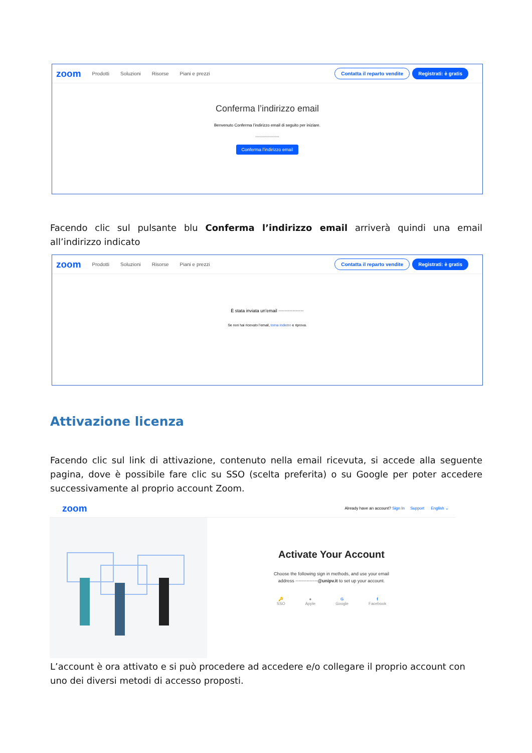zoom Prodotti Soluzioni Risorse Piani e prezzi Contatta il reparto vendite Registrati: è gratis
Conferma l’indirizzo email
Benvenuto Conferma l’indirizzo email di seguito per iniziare.
•••••••••••••••••
Conferma l’indirizzo email
Facendo clic sul pulsante blu Conferma l’indirizzo email arriverà quindi una email all’indirizzo indicato
zoom Prodotti Soluzioni Risorse Piani e prezzi Contatta il reparto vendite Registrati: è gratis
È stata inviata un’email ••••••••••••••••
Se non hai ricevuto l’email, torna indietro e riprova.
Attivazione licenza
Facendo clic sul link di attivazione, contenuto nella email ricevuta, si accede alla seguente pagina, dove è possibile fare clic su SSO (scelta preferita) o su Google per poter accedere successivamente al proprio account Zoom.
zoom Already have an account? Sign In Support English ⌄
Activate Your Account
Choose the following sign in methods, and use your email
address ••••••••••••••@unipv.it to set up your account.
🔑
SSO ●
Apple G
Google f
Facebook
L’account è ora attivato e si può procedere ad accedere e/o collegare il proprio account con uno dei diversi metodi di accesso proposti.